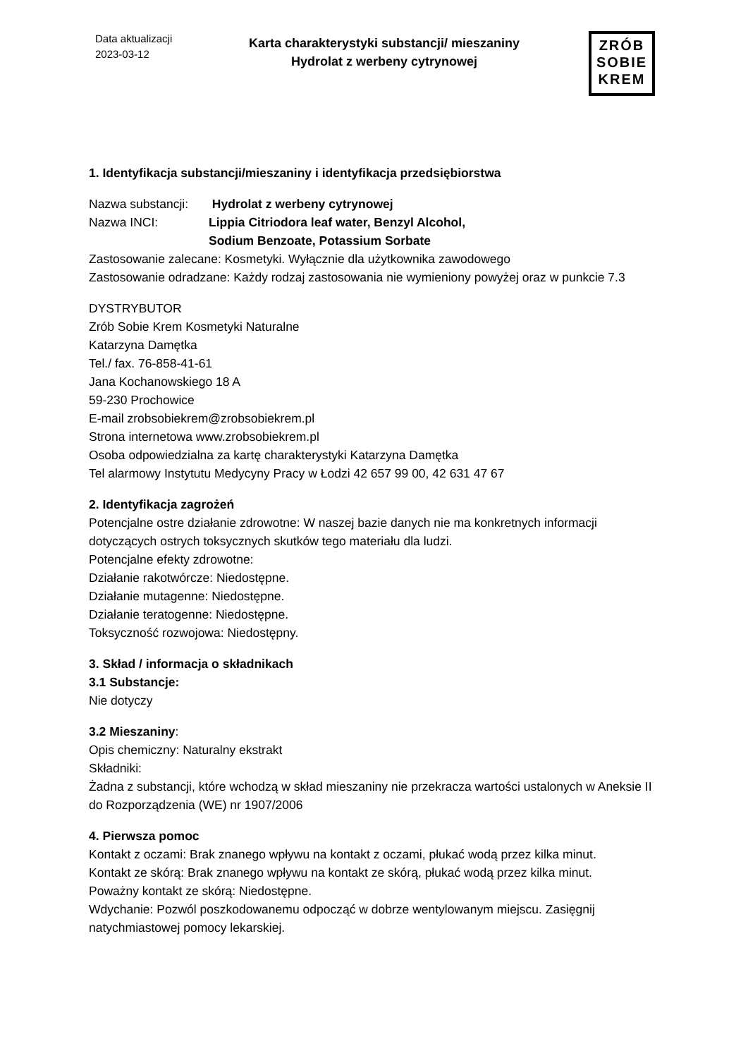Data aktualizacji
2023-03-12
Karta charakterystyki substancji/ mieszaniny
Hydrolat z werbeny cytrynowej
ZRÓB
SOBIE
KREM
1. Identyfikacja substancji/mieszaniny i identyfikacja przedsiębiorstwa
Nazwa substancji: Hydrolat z werbeny cytrynowej
Nazwa INCI: Lippia Citriodora leaf water, Benzyl Alcohol,
Sodium Benzoate, Potassium Sorbate
Zastosowanie zalecane: Kosmetyki. Wyłącznie dla użytkownika zawodowego
Zastosowanie odradzane: Każdy rodzaj zastosowania nie wymieniony powyżej oraz w punkcie 7.3
DYSTRYBUTOR
Zrób Sobie Krem Kosmetyki Naturalne
Katarzyna Damętka
Tel./ fax. 76-858-41-61
Jana Kochanowskiego 18 A
59-230 Prochowice
E-mail zrobsobiekrem@zrobsobiekrem.pl
Strona internetowa www.zrobsobiekrem.pl
Osoba odpowiedzialna za kartę charakterystyki Katarzyna Damętka
Tel alarmowy Instytutu Medycyny Pracy w Łodzi 42 657 99 00, 42 631 47 67
2. Identyfikacja zagrożeń
Potencjalne ostre działanie zdrowotne: W naszej bazie danych nie ma konkretnych informacji dotyczących ostrych toksycznych skutków tego materiału dla ludzi.
Potencjalne efekty zdrowotne:
Działanie rakotwórcze: Niedostępne.
Działanie mutagenne: Niedostępne.
Działanie teratogenne: Niedostępne.
Toksyczność rozwojowa: Niedostępny.
3. Skład / informacja o składnikach
3.1 Substancje:
Nie dotyczy
3.2 Mieszaniny:
Opis chemiczny: Naturalny ekstrakt
Składniki:
Żadna z substancji, które wchodzą w skład mieszaniny nie przekracza wartości ustalonych w Aneksie II do Rozporządzenia (WE) nr 1907/2006
4. Pierwsza pomoc
Kontakt z oczami: Brak znanego wpływu na kontakt z oczami, płukać wodą przez kilka minut.
Kontakt ze skórą: Brak znanego wpływu na kontakt ze skórą, płukać wodą przez kilka minut.
Poważny kontakt ze skórą: Niedostępne.
Wdychanie: Pozwól poszkodowanemu odpocząć w dobrze wentylowanym miejscu. Zasięgnij natychmiastowej pomocy lekarskiej.